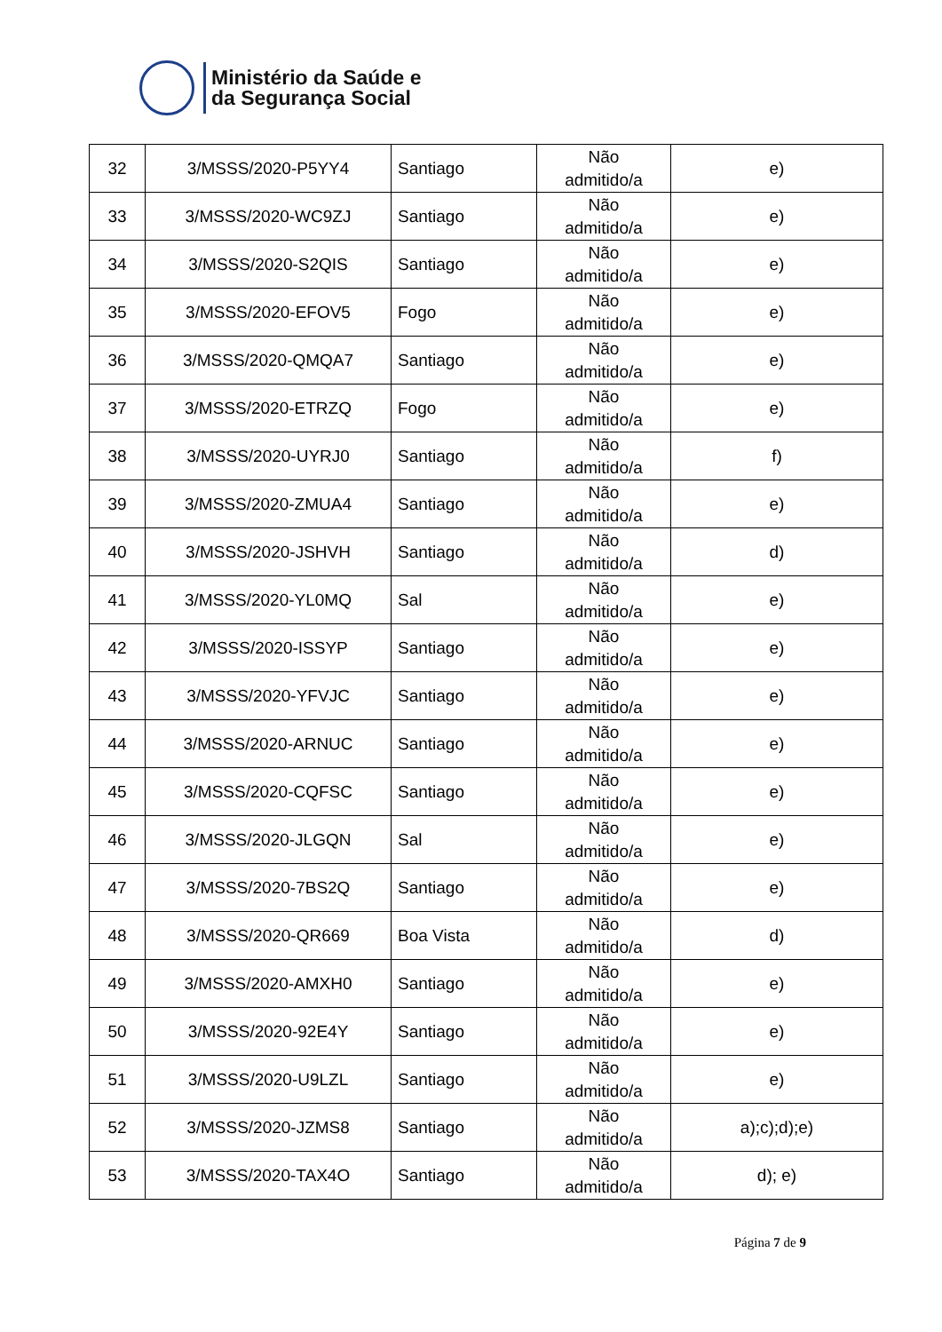Ministério da Saúde e
da Segurança Social
| 32 | 3/MSSS/2020-P5YY4 | Santiago | Não admitido/a | e) |
| 33 | 3/MSSS/2020-WC9ZJ | Santiago | Não admitido/a | e) |
| 34 | 3/MSSS/2020-S2QIS | Santiago | Não admitido/a | e) |
| 35 | 3/MSSS/2020-EFOV5 | Fogo | Não admitido/a | e) |
| 36 | 3/MSSS/2020-QMQA7 | Santiago | Não admitido/a | e) |
| 37 | 3/MSSS/2020-ETRZQ | Fogo | Não admitido/a | e) |
| 38 | 3/MSSS/2020-UYRJ0 | Santiago | Não admitido/a | f) |
| 39 | 3/MSSS/2020-ZMUA4 | Santiago | Não admitido/a | e) |
| 40 | 3/MSSS/2020-JSHVH | Santiago | Não admitido/a | d) |
| 41 | 3/MSSS/2020-YL0MQ | Sal | Não admitido/a | e) |
| 42 | 3/MSSS/2020-ISSYP | Santiago | Não admitido/a | e) |
| 43 | 3/MSSS/2020-YFVJC | Santiago | Não admitido/a | e) |
| 44 | 3/MSSS/2020-ARNUC | Santiago | Não admitido/a | e) |
| 45 | 3/MSSS/2020-CQFSC | Santiago | Não admitido/a | e) |
| 46 | 3/MSSS/2020-JLGQN | Sal | Não admitido/a | e) |
| 47 | 3/MSSS/2020-7BS2Q | Santiago | Não admitido/a | e) |
| 48 | 3/MSSS/2020-QR669 | Boa Vista | Não admitido/a | d) |
| 49 | 3/MSSS/2020-AMXH0 | Santiago | Não admitido/a | e) |
| 50 | 3/MSSS/2020-92E4Y | Santiago | Não admitido/a | e) |
| 51 | 3/MSSS/2020-U9LZL | Santiago | Não admitido/a | e) |
| 52 | 3/MSSS/2020-JZMS8 | Santiago | Não admitido/a | a);c);d);e) |
| 53 | 3/MSSS/2020-TAX4O | Santiago | Não admitido/a | d); e) |
Página 7 de 9